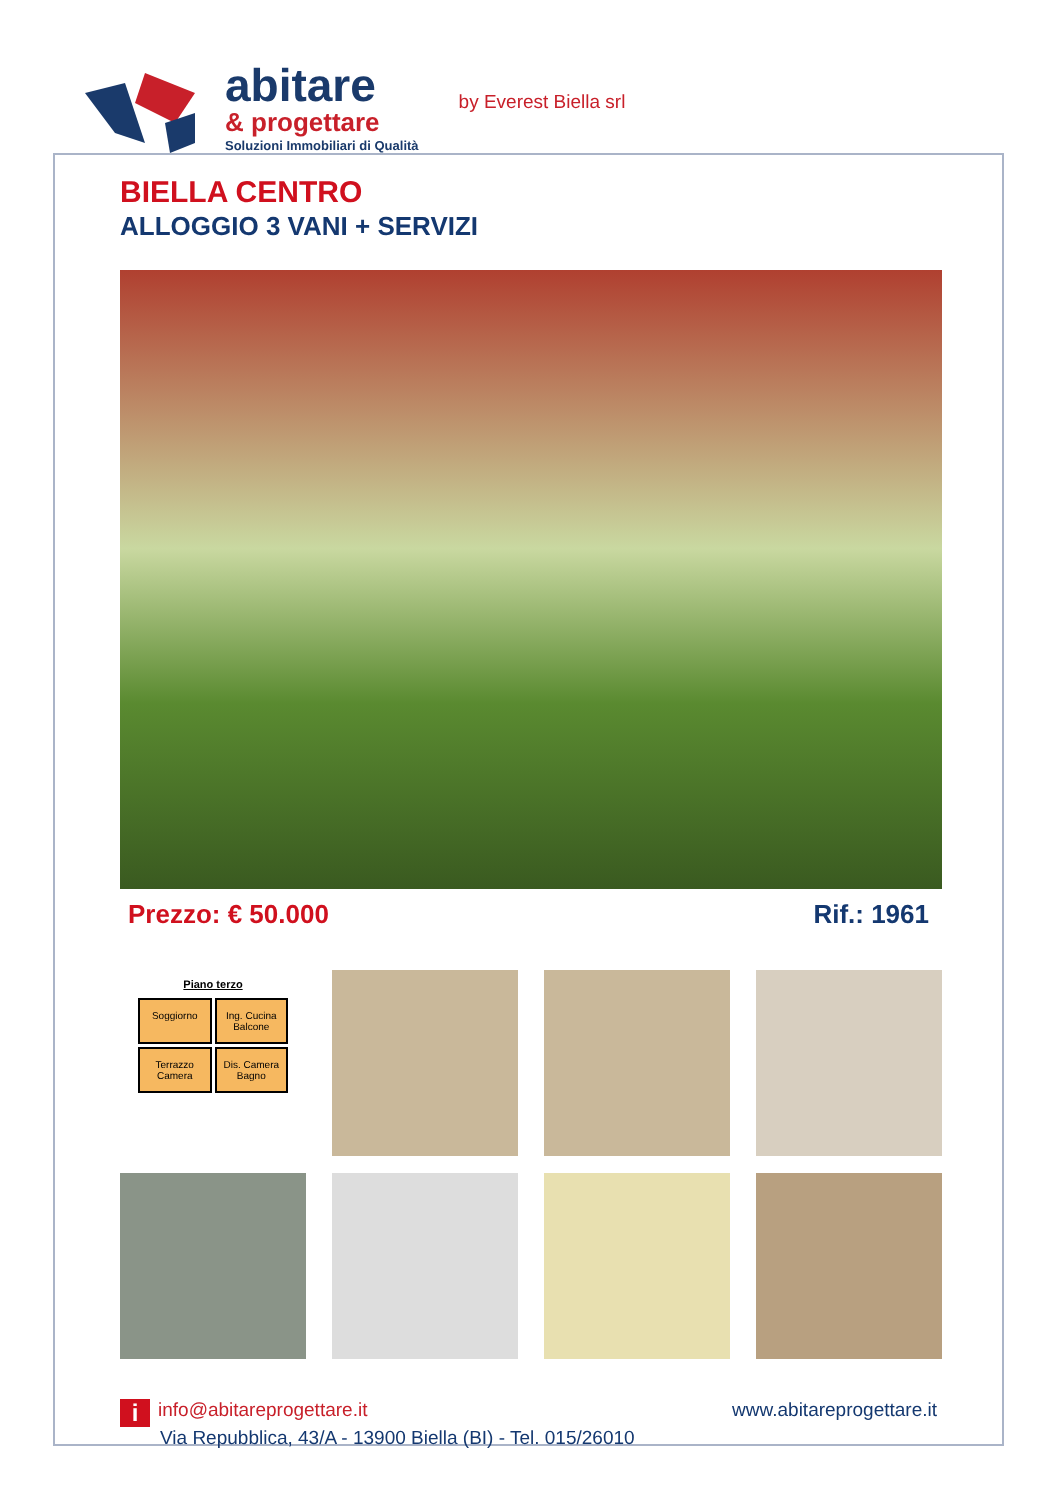abitare
& progettare
Soluzioni Immobiliari di Qualità
by Everest Biella srl
BIELLA CENTRO
ALLOGGIO 3 VANI + SERVIZI
Prezzo: € 50.000 Rif.: 1961
Piano terzo
Soggiorno
Ing. Cucina Balcone
Terrazzo Camera
Dis. Camera Bagno
iinfo@abitareprogettare.it
Via Repubblica, 43/A - 13900 Biella (BI) - Tel. 015/26010
www.abitareprogettare.it